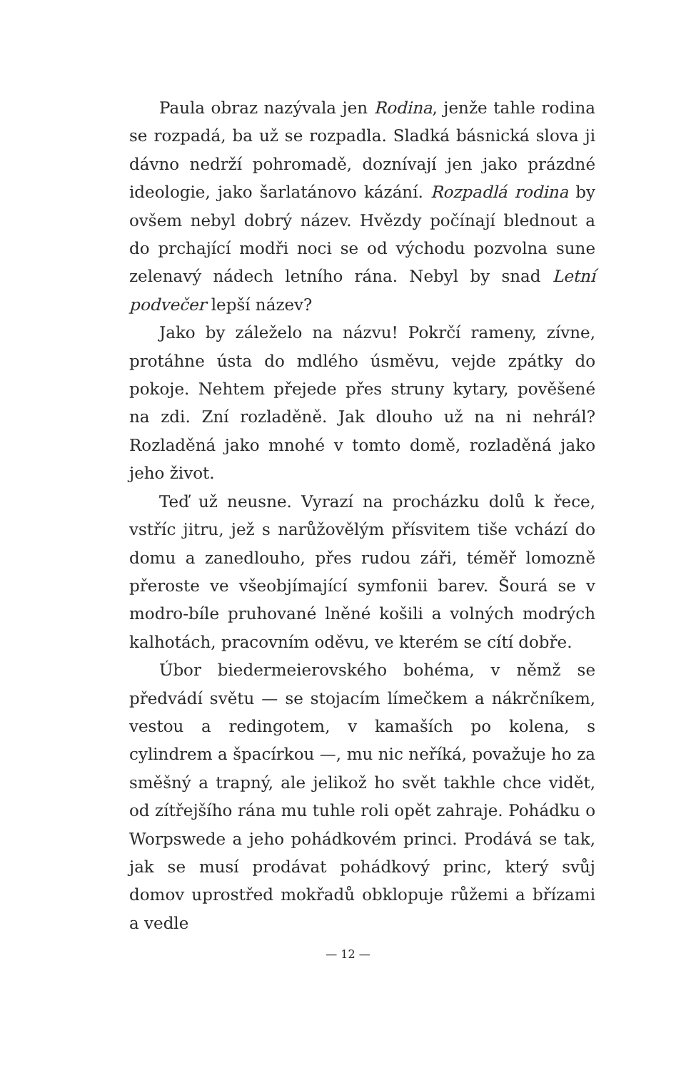Paula obraz nazývala jen Rodina, jenže tahle rodina se rozpadá, ba už se rozpadla. Sladká básnická slova ji dávno nedrží pohromadě, doznívají jen jako prázdné ideologie, jako šarlatánovo kázání. Rozpadlá rodina by ovšem nebyl dobrý název. Hvězdy počínají blednout a do prchající modři noci se od východu pozvolna sune zelenavý nádech letního rána. Nebyl by snad Letní podvečer lepší název?
Jako by záleželo na názvu! Pokrčí rameny, zívne, protáhne ústa do mdlého úsměvu, vejde zpátky do pokoje. Nehtem přejede přes struny kytary, pověšené na zdi. Zní rozladěně. Jak dlouho už na ni nehrál? Rozladěná jako mnohé v tomto domě, rozladěná jako jeho život.
Teď už neusne. Vyrazí na procházku dolů k řece, vstříc jitru, jež s narůžovělým přísvitem tiše vchází do domu a zanedlouho, přes rudou záři, téměř lomozně přeroste ve všeobjímající symfonii barev. Šourá se v modro-bíle pruhované lněné košili a volných modrých kalhotách, pracovním oděvu, ve kterém se cítí dobře.
Úbor biedermeierovského bohéma, v němž se předvádí světu — se stojacím límečkem a nákrčníkem, vestou a redingotem, v kamaších po kolena, s cylindrem a špacírkou —, mu nic neříká, považuje ho za směšný a trapný, ale jelikož ho svět takhle chce vidět, od zítřejšího rána mu tuhle roli opět zahraje. Pohádku o Worpswede a jeho pohádkovém princi. Prodává se tak, jak se musí prodávat pohádkový princ, který svůj domov uprostřed mokřadů obklopuje růžemi a břízami a vedle
— 12 —